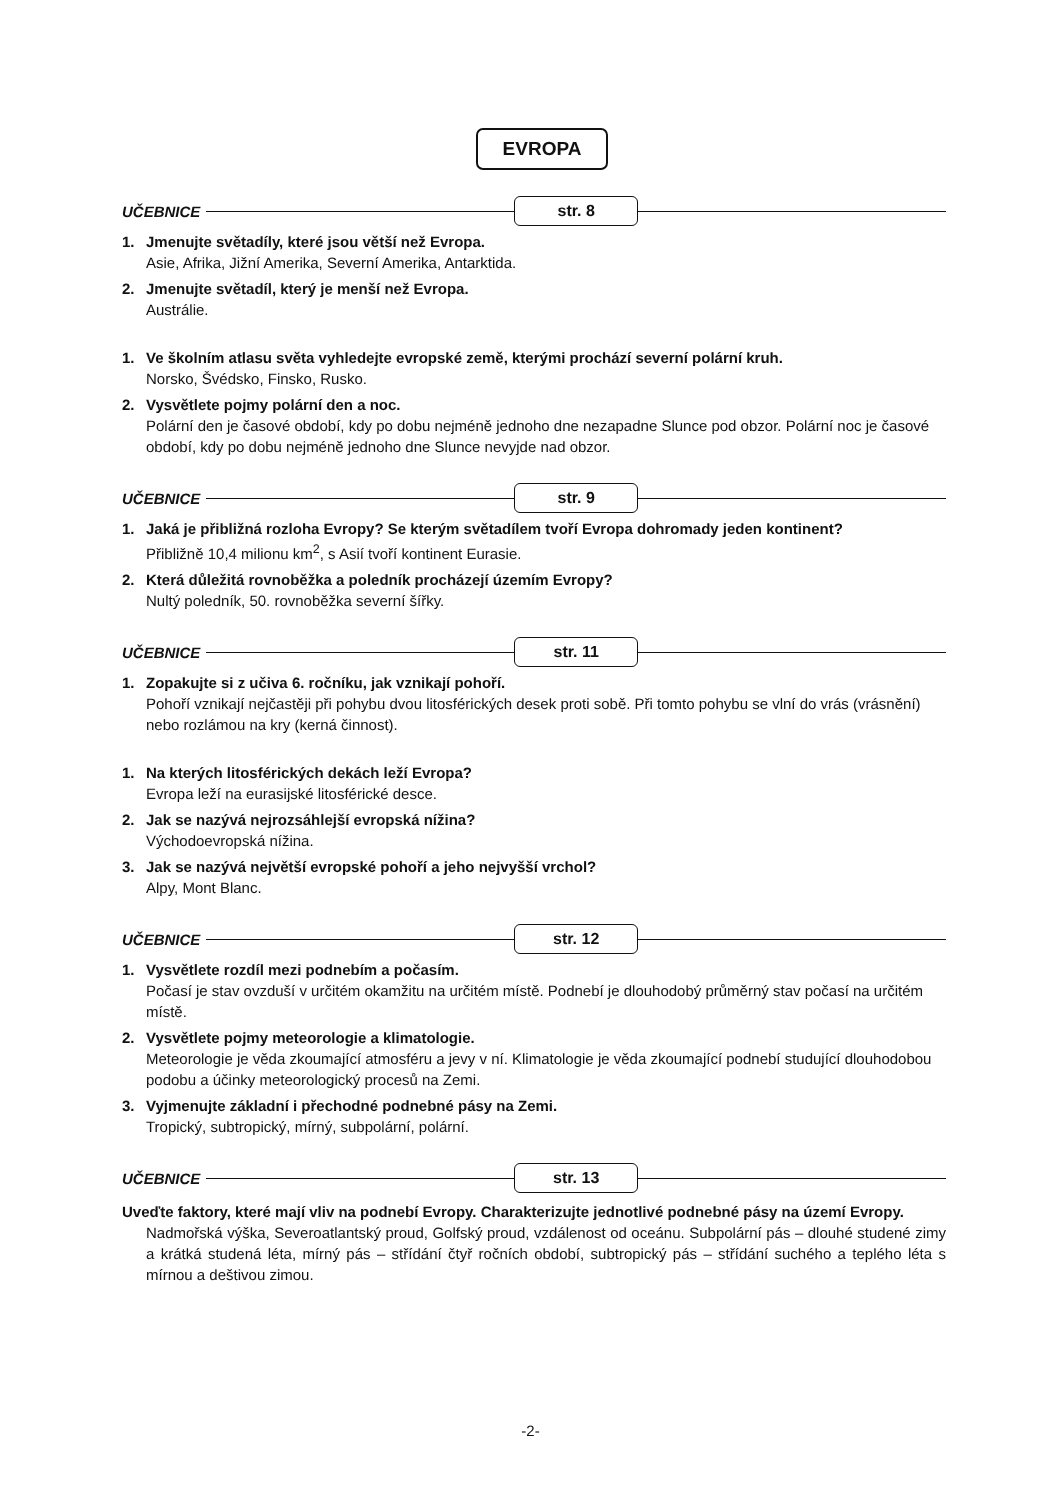EVROPA
UČEBNICE str. 8
1. Jmenujte světadíly, které jsou větší než Evropa.
Asie, Afrika, Jižní Amerika, Severní Amerika, Antarktida.
2. Jmenujte světadíl, který je menší než Evropa.
Austrálie.
1. Ve školním atlasu světa vyhledejte evropské země, kterými prochází severní polární kruh.
Norsko, Švédsko, Finsko, Rusko.
2. Vysvětlete pojmy polární den a noc.
Polární den je časové období, kdy po dobu nejméně jednoho dne nezapadne Slunce pod obzor. Polární noc je časové období, kdy po dobu nejméně jednoho dne Slunce nevyjde nad obzor.
UČEBNICE str. 9
1. Jaká je přibližná rozloha Evropy? Se kterým světadílem tvoří Evropa dohromady jeden kontinent?
Přibližně 10,4 milionu km<sup>2</sup>, s Asií tvoří kontinent Eurasie.
2. Která důležitá rovnoběžka a poledník procházejí územím Evropy?
Nultý poledník, 50. rovnoběžka severní šířky.
UČEBNICE str. 11
1. Zopakujte si z učiva 6. ročníku, jak vznikají pohoří.
Pohoří vznikají nejčastěji při pohybu dvou litosférických desek proti sobě. Při tomto pohybu se vlní do vrás (vrásnění) nebo rozlámou na kry (kerná činnost).
1. Na kterých litosférických dekách leží Evropa?
Evropa leží na eurasijské litosférické desce.
2. Jak se nazývá nejrozsáhlejší evropská nížina?
Východoevropská nížina.
3. Jak se nazývá největší evropské pohoří a jeho nejvyšší vrchol?
Alpy, Mont Blanc.
UČEBNICE str. 12
1. Vysvětlete rozdíl mezi podnebím a počasím.
Počasí je stav ovzduší v určitém okamžitu na určitém místě. Podnebí je dlouhodobý průměrný stav počasí na určitém místě.
2. Vysvětlete pojmy meteorologie a klimatologie.
Meteorologie je věda zkoumající atmosféru a jevy v ní. Klimatologie je věda zkoumající podnebí studující dlouhodobou podobu a účinky meteorologický procesů na Zemi.
3. Vyjmenujte základní i přechodné podnebné pásy na Zemi.
Tropický, subtropický, mírný, subpolární, polární.
UČEBNICE str. 13
Uveďte faktory, které mají vliv na podnebí Evropy. Charakterizujte jednotlivé podnebné pásy na území Evropy.
Nadmořská výška, Severoatlantský proud, Golfský proud, vzdálenost od oceánu. Subpolární pás – dlouhé studené zimy a krátká studená léta, mírný pás – střídání čtyř ročních období, subtropický pás – střídání suchého a teplého léta s mírnou a deštivou zimou.
-2-